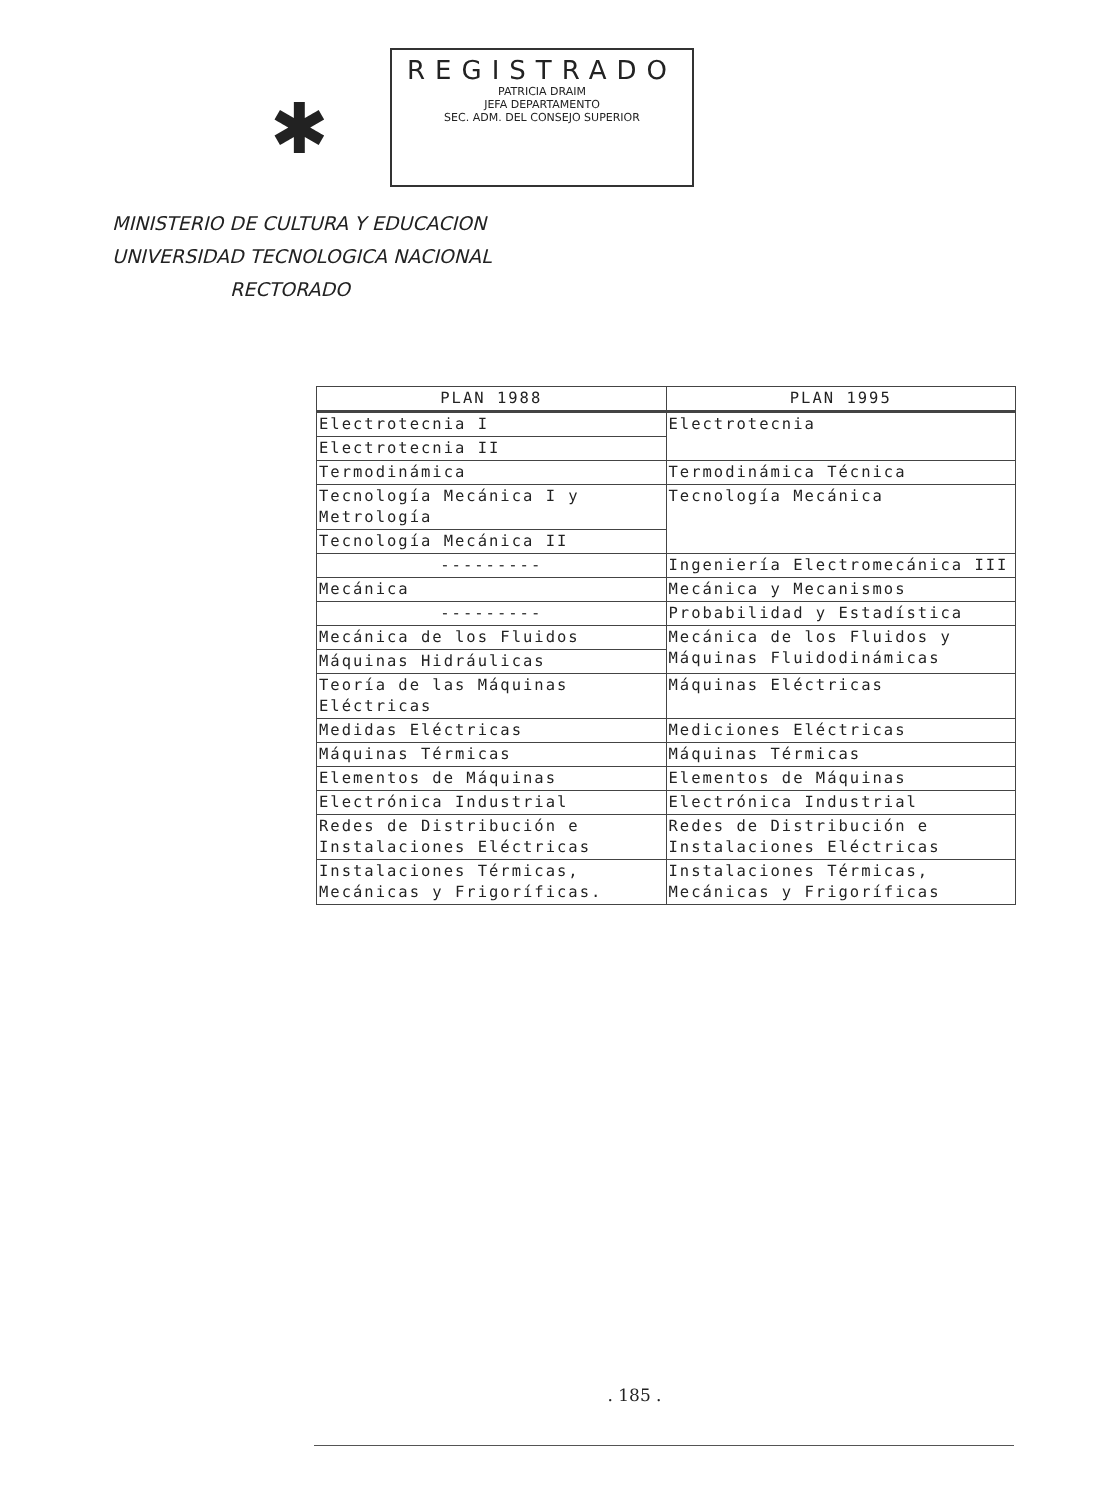✱
REGISTRADO
PATRICIA DRAIM
JEFA DEPARTAMENTO
SEC. ADM. DEL CONSEJO SUPERIOR
MINISTERIO DE CULTURA Y EDUCACION
UNIVERSIDAD TECNOLOGICA NACIONAL
RECTORADO
| PLAN 1988 | PLAN 1995 |
| --- | --- |
| Electrotecnia I | Electrotecnia |
| Electrotecnia II | |
| Termodinámica | Termodinámica Técnica |
| Tecnología Mecánica I y Metrología | Tecnología Mecánica |
| Tecnología Mecánica II | |
| --------- | Ingeniería Electromecánica III |
| Mecánica | Mecánica y Mecanismos |
| --------- | Probabilidad y Estadística |
| Mecánica de los Fluidos | Mecánica de los Fluidos y Máquinas Fluidodinámicas |
| Máquinas Hidráulicas | |
| Teoría de las Máquinas Eléctricas | Máquinas Eléctricas |
| Medidas Eléctricas | Mediciones Eléctricas |
| Máquinas Térmicas | Máquinas Térmicas |
| Elementos de Máquinas | Elementos de Máquinas |
| Electrónica Industrial | Electrónica Industrial |
| Redes de Distribución e Instalaciones Eléctricas | Redes de Distribución e Instalaciones Eléctricas |
| Instalaciones Térmicas, Mecánicas y Frigoríficas. | Instalaciones Térmicas, Mecánicas y Frigoríficas |
. 185 .